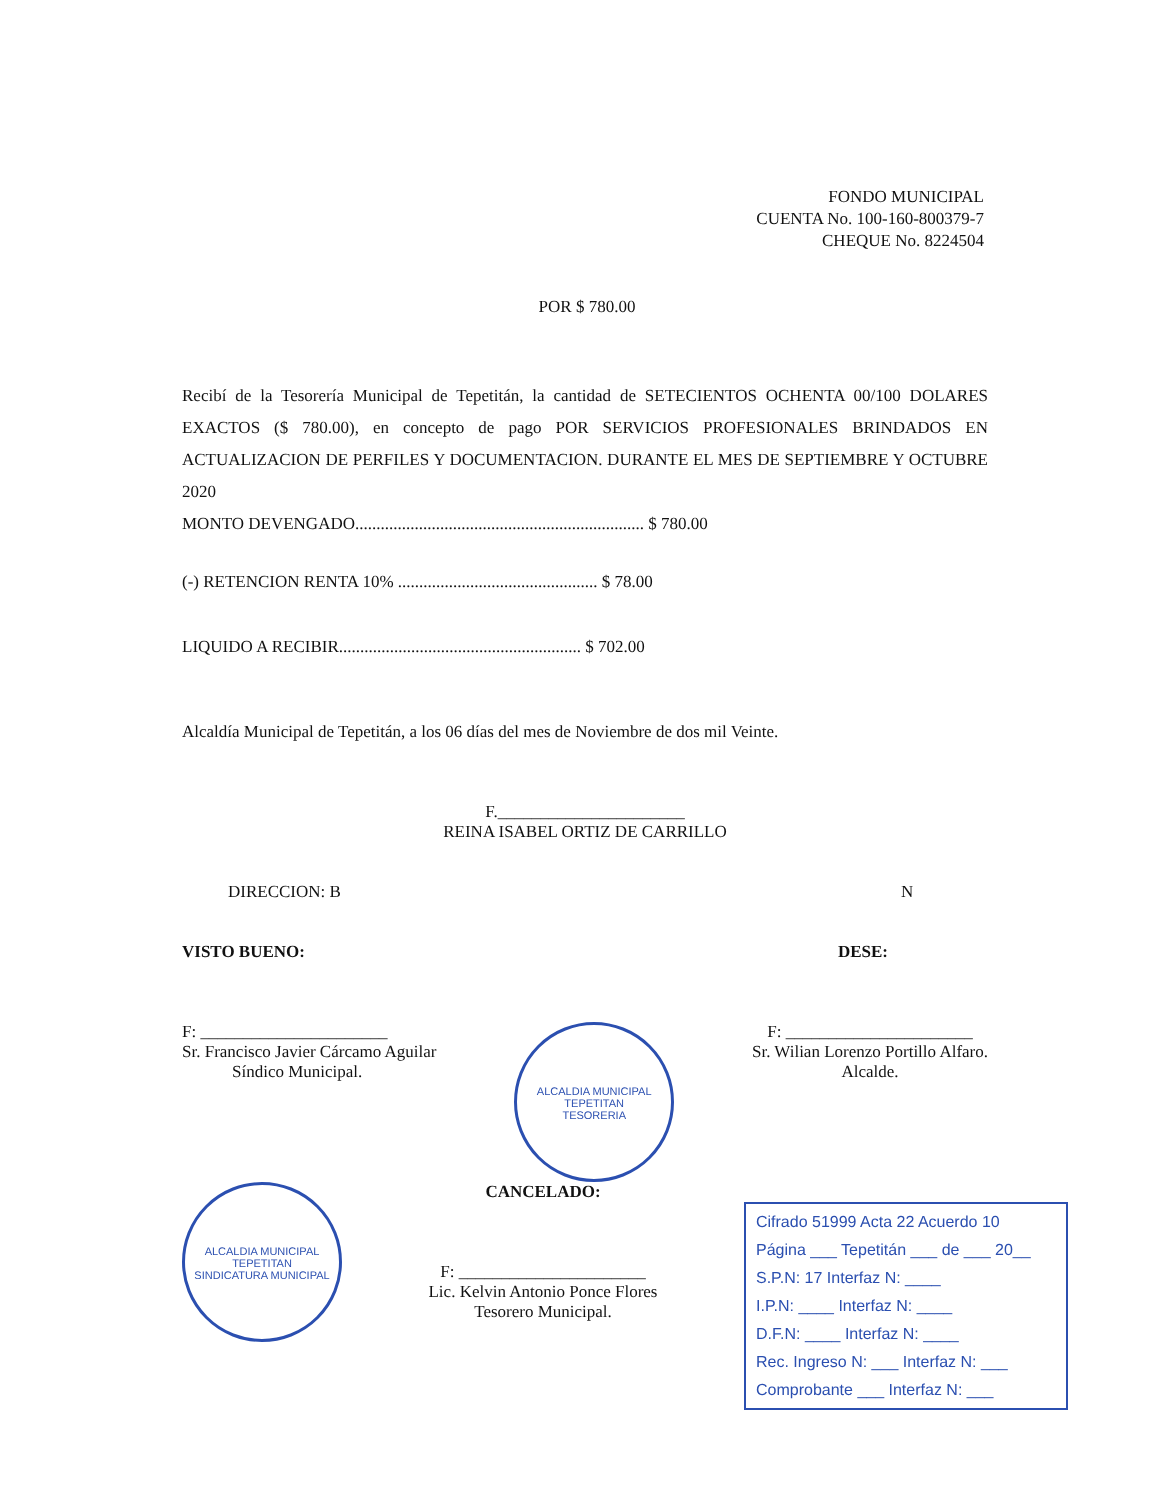FONDO MUNICIPAL
CUENTA No. 100-160-800379-7
CHEQUE No. 8224504
POR $ 780.00
Recibí de la Tesorería Municipal de Tepetitán, la cantidad de SETECIENTOS OCHENTA 00/100 DOLARES EXACTOS ($ 780.00), en concepto de pago POR SERVICIOS PROFESIONALES BRINDADOS EN ACTUALIZACION DE PERFILES Y DOCUMENTACION. DURANTE EL MES DE SEPTIEMBRE Y OCTUBRE 2020
MONTO DEVENGADO.................................................................... $ 780.00
(-) RETENCION RENTA 10% ............................................... $ 78.00
LIQUIDO A RECIBIR......................................................... $ 702.00
Alcaldía Municipal de Tepetitán, a los 06 días del mes de Noviembre de dos mil Veinte.
F.______________________
REINA ISABEL ORTIZ DE CARRILLO
DIRECCION: B N
VISTO BUENO: DESE:
F: ______________________
Sr. Francisco Javier Cárcamo Aguilar
Síndico Municipal.
ALCALDIA MUNICIPAL TEPETITAN
TESORERIA
F: ______________________
Sr. Wilian Lorenzo Portillo Alfaro.
Alcalde.
ALCALDIA MUNICIPAL TEPETITAN
SINDICATURA MUNICIPAL
CANCELADO:
F: ______________________
Lic. Kelvin Antonio Ponce Flores
Tesorero Municipal.
Cifrado 51999 Acta 22 Acuerdo 10
Página ___ Tepetitán ___ de ___ 20__
S.P.N: 17 Interfaz N: ____
I.P.N: ____ Interfaz N: ____
D.F.N: ____ Interfaz N: ____
Rec. Ingreso N: ___ Interfaz N: ___
Comprobante ___ Interfaz N: ___